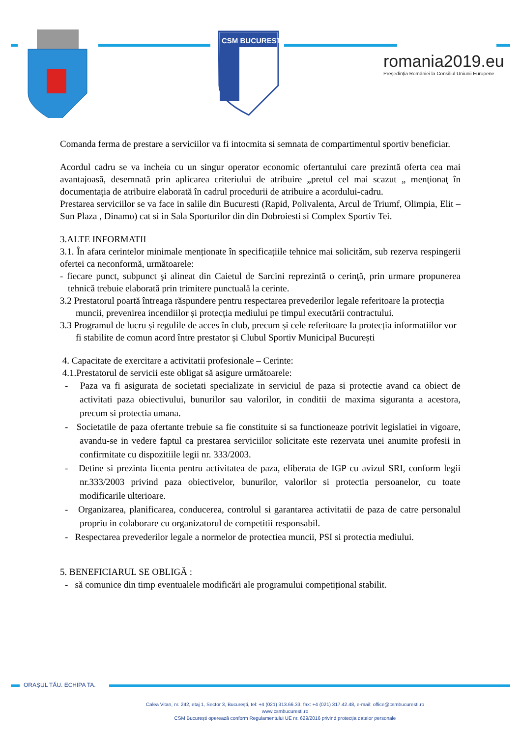CSM BUCURESTI
romania2019.eu
Președinția României la Consiliul Uniunii Europene
Comanda ferma de prestare a serviciilor va fi intocmita si semnata de compartimentul sportiv beneficiar.
Acordul cadru se va incheia cu un singur operator economic ofertantului care prezintă oferta cea mai avantajoasă, desemnată prin aplicarea criteriului de atribuire „pretul cel mai scazut „ menţionaţ în documentaţia de atribuire elaborată în cadrul procedurii de atribuire a acordului-cadru.
Prestarea serviciilor se va face in salile din Bucuresti (Rapid, Polivalenta, Arcul de Triumf, Olimpia, Elit – Sun Plaza , Dinamo) cat si in Sala Sporturilor din din Dobroiesti si Complex Sportiv Tei.
3.ALTE INFORMATII
3.1. În afara cerintelor minimale menționate în specificațiile tehnice mai solicităm, sub rezerva respingerii ofertei ca neconformă, următoarele:
- fiecare punct, subpunct şi alineat din Caietul de Sarcini reprezintă o cerinţă, prin urmare propunerea tehnică trebuie elaborată prin trimitere punctuală la cerinte.
3.2 Prestatorul poartă întreaga răspundere pentru respectarea prevederilor legale referitoare la protecția muncii, prevenirea incendiilor și protecția mediului pe timpul executării contractului.
3.3 Programul de lucru și regulile de acces în club, precum și cele referitoare Ia protecția informatiilor vor fi stabilite de comun acord între prestator și Clubul Sportiv Municipal București
4. Capacitate de exercitare a activitatii profesionale – Cerinte:
4.1.Prestatorul de servicii este obligat să asigure următoarele:
- Paza va fi asigurata de societati specializate in serviciul de paza si protectie avand ca obiect de activitati paza obiectivului, bunurilor sau valorilor, in conditii de maxima siguranta a acestora, precum si protectia umana.
- Societatile de paza ofertante trebuie sa fie constituite si sa functioneaze potrivit legislatiei in vigoare, avandu-se in vedere faptul ca prestarea serviciilor solicitate este rezervata unei anumite profesii in confirmitate cu dispozitiile legii nr. 333/2003.
- Detine si prezinta licenta pentru activitatea de paza, eliberata de IGP cu avizul SRI, conform legii nr.333/2003 privind paza obiectivelor, bunurilor, valorilor si protectia persoanelor, cu toate modificarile ulterioare.
- Organizarea, planificarea, conducerea, controlul si garantarea activitatii de paza de catre personalul propriu in colaborare cu organizatorul de competitii responsabil.
- Respectarea prevederilor legale a normelor de protectiea muncii, PSI si protectia mediului.
5. BENEFICIARUL SE OBLIGĂ :
- să comunice din timp eventualele modificări ale programului competițional stabilit.
ORAȘUL TĂU. ECHIPA TA.
Calea Vitan, nr. 242, etaj 1, Sector 3, București, tel: +4 (021) 313.66.33, fax: +4 (021) 317.42.48, e-mail: office@csmbucuresti.ro
www.csmbucuresti.ro
CSM București operează conform Regulamentului UE nr. 629/2016 privind protecția datelor personale